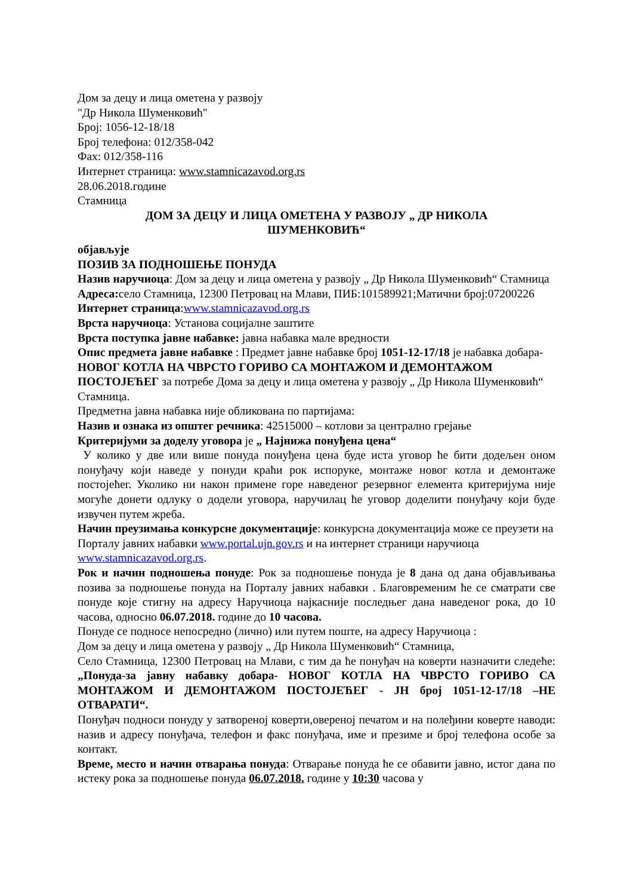Дом за децу и лица ометена у развоју
"Др Никола Шуменковић"
Број: 1056-12-18/18
Број телефона: 012/358-042
Фах: 012/358-116
Интернет страница: www.stamnicazavod.org.rs
28.06.2018.године
Стамница
ДОМ ЗА ДЕЦУ И ЛИЦА ОМЕТЕНА У РАЗВОЈУ „ ДР НИКОЛА
ШУМЕНКОВИЋ“
објављује
ПОЗИВ ЗА ПОДНОШЕЊЕ ПОНУДА
Назив наручиоца: Дом за децу и лица ометена у развоју „ Др Никола Шуменковић“ Стамница
Адреса: село Стамница, 12300 Петровац на Млави, ПИБ:101589921;Матични број:07200226
Интернет страница:www.stamnicazavod.org.rs
Врста наручиоца: Установа социјалне заштите
Врста поступка јавне набавке: јавна набавка мале вредности
Опис предмета јавне набавке : Предмет јавне набавке број 1051-12-17/18 је набавка добара- НОВОГ КОТЛА НА ЧВРСТО ГОРИВО СА МОНТАЖОМ И ДЕМОНТАЖОМ ПОСТОЈЕЋЕГ за потребе Дома за децу и лица ометена у развоју „ Др Никола Шуменковић“ Стамница.
Предметна јавна набавка није обликована по партијама:
Назив и ознака из општег речника: 42515000 – котлови за централно грејање
Критеријуми за доделу уговора је „ Најнижа понуђена цена“
У колико у две или више понуда понуђена цена буде иста уговор ће бити додељен оном понуђачу који наведе у понуди краћи рок испоруке, монтаже новог котла и демонтаже постојећег. Уколико ни након примене горе наведеног резервног елемента критеријума није могуће донети одлуку о додели уговора, наручилац ће уговор доделити понуђачу који буде извучен путем жреба.
Начин преузимања конкурсне документације: конкурсна документација може се преузети на Порталу јавних набавки www.portal.ujn.gov.rs и на интернет страници наручиоца www.stamnicazavod.org.rs.
Рок и начин подношења понуде: Рок за подношење понуда је 8 дана од дана објављивања позива за подношење понуда на Порталу јавних набавки . Благовременим ће се сматрати све понуде које стигну на адресу Наручиоца најкасније последњег дана наведеног рока, до 10 часова, односно 06.07.2018. године до 10 часова.
Понуде се подносе непосредно (лично) или путем поште, на адресу Наручиоца :
Дом за децу и лица ометена у развоју „ Др Никола Шуменковић“ Стамница,
Село Стамница, 12300 Петровац на Млави, с тим да ће понуђач на коверти назначити следеће: „Понуда-за јавну набавку добара- НОВОГ КОТЛА НА ЧВРСТО ГОРИВО СА МОНТАЖОМ И ДЕМОНТАЖОМ ПОСТОЈЕЋЕГ - ЈН број 1051-12-17/18 –НЕ ОТВАРАТИ“.
Понуђач подноси понуду у затвореној коверти,овереној печатом и на полеђини коверте наводи: назив и адресу понуђача, телефон и факс понуђача, име и презиме и број телефона особе за контакт.
Време, место и начин отварања понуда: Отварање понуда ће се обавити јавно, истог дана по истеку рока за подношење понуда 06.07.2018. године у 10:30 часова у